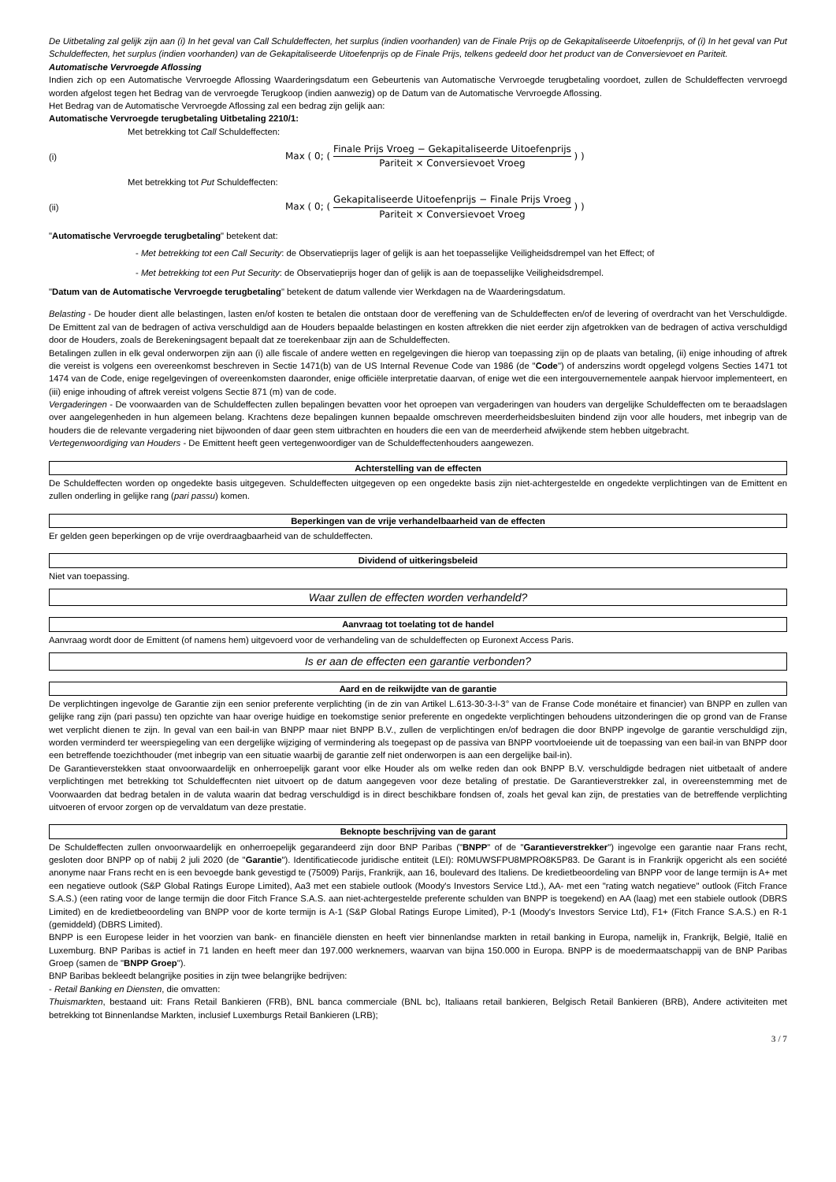De Uitbetaling zal gelijk zijn aan (i) In het geval van Call Schuldeffecten, het surplus (indien voorhanden) van de Finale Prijs op de Gekapitaliseerde Uitoefenprijs, of (i) In het geval van Put Schuldeffecten, het surplus (indien voorhanden) van de Gekapitaliseerde Uitoefenprijs op de Finale Prijs, telkens gedeeld door het product van de Conversievoet en Pariteit.
Automatische Vervroegde Aflossing
Indien zich op een Automatische Vervroegde Aflossing Waarderingsdatum een Gebeurtenis van Automatische Vervroegde terugbetaling voordoet, zullen de Schuldeffecten vervroegd worden afgelost tegen het Bedrag van de vervroegde Terugkoop (indien aanwezig) op de Datum van de Automatische Vervroegde Aflossing.
Het Bedrag van de Automatische Vervroegde Aflossing zal een bedrag zijn gelijk aan:
Automatische Vervroegde terugbetaling Uitbetaling 2210/1:
Met betrekking tot Call Schuldeffecten:
(i) Max ( 0; ( Finale Prijs Vroeg − Gekapitaliseerde Uitoefenprijs Pariteit × Conversievoet Vroeg ) )
Met betrekking tot Put Schuldeffecten:
(ii) Max ( 0; ( Gekapitaliseerde Uitoefenprijs − Finale Prijs Vroeg Pariteit × Conversievoet Vroeg ) )
"Automatische Vervroegde terugbetaling" betekent dat:
- Met betrekking tot een Call Security: de Observatieprijs lager of gelijk is aan het toepasselijke Veiligheidsdrempel van het Effect; of
- Met betrekking tot een Put Security: de Observatieprijs hoger dan of gelijk is aan de toepasselijke Veiligheidsdrempel.
"Datum van de Automatische Vervroegde terugbetaling" betekent de datum vallende vier Werkdagen na de Waarderingsdatum.
Belasting - De houder dient alle belastingen, lasten en/of kosten te betalen die ontstaan door de vereffening van de Schuldeffecten en/of de levering of overdracht van het Verschuldigde. De Emittent zal van de bedragen of activa verschuldigd aan de Houders bepaalde belastingen en kosten aftrekken die niet eerder zijn afgetrokken van de bedragen of activa verschuldigd door de Houders, zoals de Berekeningsagent bepaalt dat ze toerekenbaar zijn aan de Schuldeffecten.
Betalingen zullen in elk geval onderworpen zijn aan (i) alle fiscale of andere wetten en regelgevingen die hierop van toepassing zijn op de plaats van betaling, (ii) enige inhouding of aftrek die vereist is volgens een overeenkomst beschreven in Sectie 1471(b) van de US Internal Revenue Code van 1986 (de "Code") of anderszins wordt opgelegd volgens Secties 1471 tot 1474 van de Code, enige regelgevingen of overeenkomsten daaronder, enige officiële interpretatie daarvan, of enige wet die een intergouvernementele aanpak hiervoor implementeert, en (iii) enige inhouding of aftrek vereist volgens Sectie 871 (m) van de code.
Vergaderingen - De voorwaarden van de Schuldeffecten zullen bepalingen bevatten voor het oproepen van vergaderingen van houders van dergelijke Schuldeffecten om te beraadslagen over aangelegenheden in hun algemeen belang. Krachtens deze bepalingen kunnen bepaalde omschreven meerderheidsbesluiten bindend zijn voor alle houders, met inbegrip van de houders die de relevante vergadering niet bijwoonden of daar geen stem uitbrachten en houders die een van de meerderheid afwijkende stem hebben uitgebracht.
Vertegenwoordiging van Houders - De Emittent heeft geen vertegenwoordiger van de Schuldeffectenhouders aangewezen.
Achterstelling van de effecten
De Schuldeffecten worden op ongedekte basis uitgegeven. Schuldeffecten uitgegeven op een ongedekte basis zijn niet-achtergestelde en ongedekte verplichtingen van de Emittent en zullen onderling in gelijke rang (pari passu) komen.
Beperkingen van de vrije verhandelbaarheid van de effecten
Er gelden geen beperkingen op de vrije overdraagbaarheid van de schuldeffecten.
Dividend of uitkeringsbeleid
Niet van toepassing.
Waar zullen de effecten worden verhandeld?
Aanvraag tot toelating tot de handel
Aanvraag wordt door de Emittent (of namens hem) uitgevoerd voor de verhandeling van de schuldeffecten op Euronext Access Paris.
Is er aan de effecten een garantie verbonden?
Aard en de reikwijdte van de garantie
De verplichtingen ingevolge de Garantie zijn een senior preferente verplichting (in de zin van Artikel L.613-30-3-I-3° van de Franse Code monétaire et financier) van BNPP en zullen van gelijke rang zijn (pari passu) ten opzichte van haar overige huidige en toekomstige senior preferente en ongedekte verplichtingen behoudens uitzonderingen die op grond van de Franse wet verplicht dienen te zijn. In geval van een bail-in van BNPP maar niet BNPP B.V., zullen de verplichtingen en/of bedragen die door BNPP ingevolge de garantie verschuldigd zijn, worden verminderd ter weerspiegeling van een dergelijke wijziging of vermindering als toegepast op de passiva van BNPP voortvloeiende uit de toepassing van een bail-in van BNPP door een betreffende toezichthouder (met inbegrip van een situatie waarbij de garantie zelf niet onderworpen is aan een dergelijke bail-in).
De Garantieverstekken staat onvoorwaardelijk en onherroepelijk garant voor elke Houder als om welke reden dan ook BNPP B.V. verschuldigde bedragen niet uitbetaalt of andere verplichtingen met betrekking tot Schuldeffecnten niet uitvoert op de datum aangegeven voor deze betaling of prestatie. De Garantieverstrekker zal, in overeenstemming met de Voorwaarden dat bedrag betalen in de valuta waarin dat bedrag verschuldigd is in direct beschikbare fondsen of, zoals het geval kan zijn, de prestaties van de betreffende verplichting uitvoeren of ervoor zorgen op de vervaldatum van deze prestatie.
Beknopte beschrijving van de garant
De Schuldeffecten zullen onvoorwaardelijk en onherroepelijk gegarandeerd zijn door BNP Paribas ("BNPP" of de "Garantieverstrekker") ingevolge een garantie naar Frans recht, gesloten door BNPP op of nabij 2 juli 2020 (de "Garantie"). Identificatiecode juridische entiteit (LEI): R0MUWSFPU8MPRO8K5P83. De Garant is in Frankrijk opgericht als een société anonyme naar Frans recht en is een bevoegde bank gevestigd te (75009) Parijs, Frankrijk, aan 16, boulevard des Italiens. De kredietbeoordeling van BNPP voor de lange termijn is A+ met een negatieve outlook (S&P Global Ratings Europe Limited), Aa3 met een stabiele outlook (Moody's Investors Service Ltd.), AA- met een "rating watch negatieve" outlook (Fitch France S.A.S.) (een rating voor de lange termijn die door Fitch France S.A.S. aan niet-achtergestelde preferente schulden van BNPP is toegekend) en AA (laag) met een stabiele outlook (DBRS Limited) en de kredietbeoordeling van BNPP voor de korte termijn is A-1 (S&P Global Ratings Europe Limited), P-1 (Moody's Investors Service Ltd), F1+ (Fitch France S.A.S.) en R-1 (gemiddeld) (DBRS Limited).
BNPP is een Europese leider in het voorzien van bank- en financiële diensten en heeft vier binnenlandse markten in retail banking in Europa, namelijk in, Frankrijk, België, Italië en Luxemburg. BNP Paribas is actief in 71 landen en heeft meer dan 197.000 werknemers, waarvan van bijna 150.000 in Europa. BNPP is de moedermaatschappij van de BNP Paribas Groep (samen de "BNPP Groep").
BNP Baribas bekleedt belangrijke posities in zijn twee belangrijke bedrijven:
- Retail Banking en Diensten, die omvatten:
Thuismarkten, bestaand uit: Frans Retail Bankieren (FRB), BNL banca commerciale (BNL bc), Italiaans retail bankieren, Belgisch Retail Bankieren (BRB), Andere activiteiten met betrekking tot Binnenlandse Markten, inclusief Luxemburgs Retail Bankieren (LRB);
3 / 7